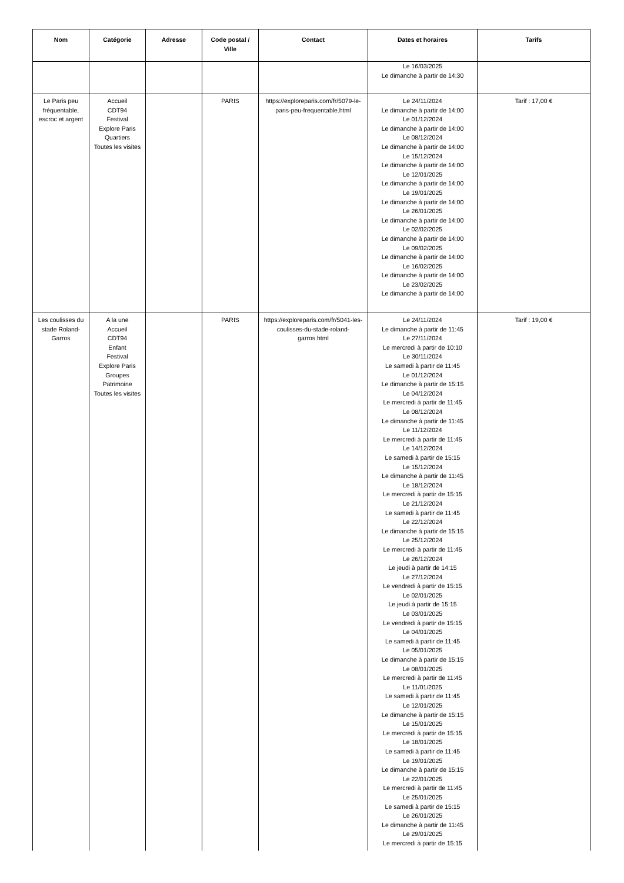| Nom | Catégorie | Adresse | Code postal / Ville | Contact | Dates et horaires | Tarifs |
| --- | --- | --- | --- | --- | --- | --- |
| | | | | | Le 16/03/2025 Le dimanche à partir de 14:30 | |
| Le Paris peu fréquentable, escroc et argent | Accueil CDT94 Festival Explore Paris Quartiers Toutes les visites | | PARIS | https://exploreparis.com/fr/5079-le-paris-peu-frequentable.html | Le 24/11/2024 Le dimanche à partir de 14:00 Le 01/12/2024 Le dimanche à partir de 14:00 Le 08/12/2024 Le dimanche à partir de 14:00 Le 15/12/2024 Le dimanche à partir de 14:00 Le 12/01/2025 Le dimanche à partir de 14:00 Le 19/01/2025 Le dimanche à partir de 14:00 Le 26/01/2025 Le dimanche à partir de 14:00 Le 02/02/2025 Le dimanche à partir de 14:00 Le 09/02/2025 Le dimanche à partir de 14:00 Le 16/02/2025 Le dimanche à partir de 14:00 Le 23/02/2025 Le dimanche à partir de 14:00 | Tarif : 17,00 € |
| Les coulisses du stade Roland-Garros | A la une Accueil CDT94 Enfant Festival Explore Paris Groupes Patrimoine Toutes les visites | | PARIS | https://exploreparis.com/fr/5041-les-coulisses-du-stade-roland-garros.html | Le 24/11/2024 Le dimanche à partir de 11:45 Le 27/11/2024 Le mercredi à partir de 10:10 Le 30/11/2024 Le samedi à partir de 11:45 Le 01/12/2024 Le dimanche à partir de 15:15 Le 04/12/2024 Le mercredi à partir de 11:45 Le 08/12/2024 Le dimanche à partir de 11:45 Le 11/12/2024 Le mercredi à partir de 11:45 Le 14/12/2024 Le samedi à partir de 15:15 Le 15/12/2024 Le dimanche à partir de 11:45 Le 18/12/2024 Le mercredi à partir de 15:15 Le 21/12/2024 Le samedi à partir de 11:45 Le 22/12/2024 Le dimanche à partir de 15:15 Le 25/12/2024 Le mercredi à partir de 11:45 Le 26/12/2024 Le jeudi à partir de 14:15 Le 27/12/2024 Le vendredi à partir de 15:15 Le 02/01/2025 Le jeudi à partir de 15:15 Le 03/01/2025 Le vendredi à partir de 15:15 Le 04/01/2025 Le samedi à partir de 11:45 Le 05/01/2025 Le dimanche à partir de 15:15 Le 08/01/2025 Le mercredi à partir de 11:45 Le 11/01/2025 Le samedi à partir de 11:45 Le 12/01/2025 Le dimanche à partir de 15:15 Le 15/01/2025 Le mercredi à partir de 15:15 Le 18/01/2025 Le samedi à partir de 11:45 Le 19/01/2025 Le dimanche à partir de 15:15 Le 22/01/2025 Le mercredi à partir de 11:45 Le 25/01/2025 Le samedi à partir de 15:15 Le 26/01/2025 Le dimanche à partir de 11:45 Le 29/01/2025 Le mercredi à partir de 15:15 | Tarif : 19,00 € |